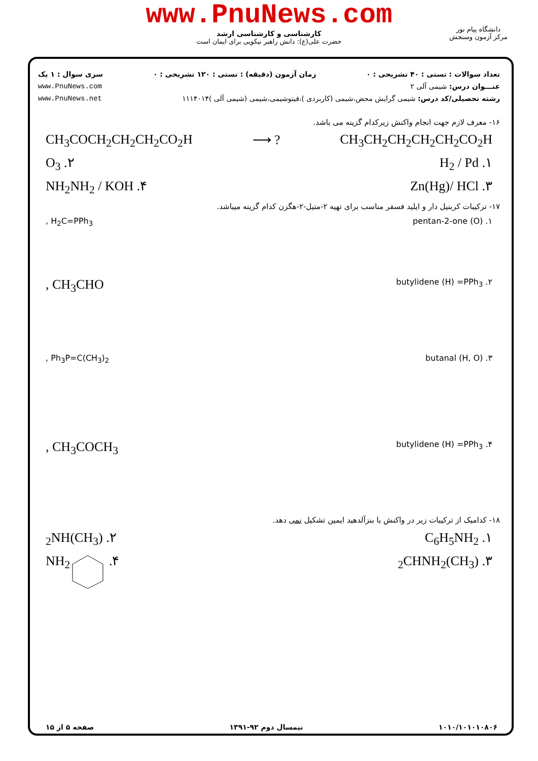www.PnuNews.com
کارشناسی و کارشناسی ارشد
حضرت علی(ع): دانش راهبر نیکویی برای ایمان است
دانشگاه پیام نور
مرکز آزمون وسنجش
تعداد سوالات : تستی : ۴۰ تشریحی : ۰ زمان آزمون (دقیقه) : تستی : ۱۲۰ تشریحی : ۰ سری سوال : ۱ یک
عنـــوان درس: شیمی آلی ۲ www.PnuNews.com
رشته تحصیلی/کد درس: شیمی گرایش محض،شیمی (کاربردی )،فیتوشیمی،شیمی (شیمی آلی )۱۱۱۴۰۱۴ www.PnuNews.net
۱۶- معرف لازم جهت انجام واکنش زیرکدام گزینه می باشد.
CH<sub>3</sub>CH<sub>2</sub>CH<sub>2</sub>CH<sub>2</sub>CH<sub>2</sub>CO<sub>2</sub>H? ⟶ CH<sub>3</sub>COCH<sub>2</sub>CH<sub>2</sub>CH<sub>2</sub>CO<sub>2</sub>H
۱. H<sub>2</sub> / Pd ۲. O<sub>3</sub>
۳. Zn(Hg)/ HCl ۴. NH<sub>2</sub>NH<sub>2</sub> / KOH
۱۷- ترکیبات کربنیل دار و ایلید فسفر مناسب برای تهیه ۲-متیل-۲-هگزن کدام گزینه میباشد.
۱. pentan-2-one (O) H<sub>2</sub>C=PPh<sub>3</sub> ,
۲. butylidene (H) =PPh<sub>3</sub> CH<sub>3</sub>CHO ,
۳. butanal (H, O) Ph<sub>3</sub>P=C(CH<sub>3</sub>)<sub>2</sub> ,
۴. butylidene (H) =PPh<sub>3</sub> CH<sub>3</sub>COCH<sub>3</sub> ,
۱۸- کدامیک از ترکیبات زیر در واکنش با بنزآلدهید ایمین تشکیل نمی دهد.
۱. C<sub>6</sub>H<sub>5</sub>NH<sub>2</sub> ۲. (CH<sub>3</sub>)<sub>2</sub>NH
۳. (CH<sub>3</sub>)<sub>2</sub>CHNH<sub>2</sub> ۴. NH<sub>2</sub>
۱۰۱۰/۱۰۱۰۱۰۸۰۶ نیمسال دوم ۹۲-۱۳۹۱ صفحه ۵ از ۱۵